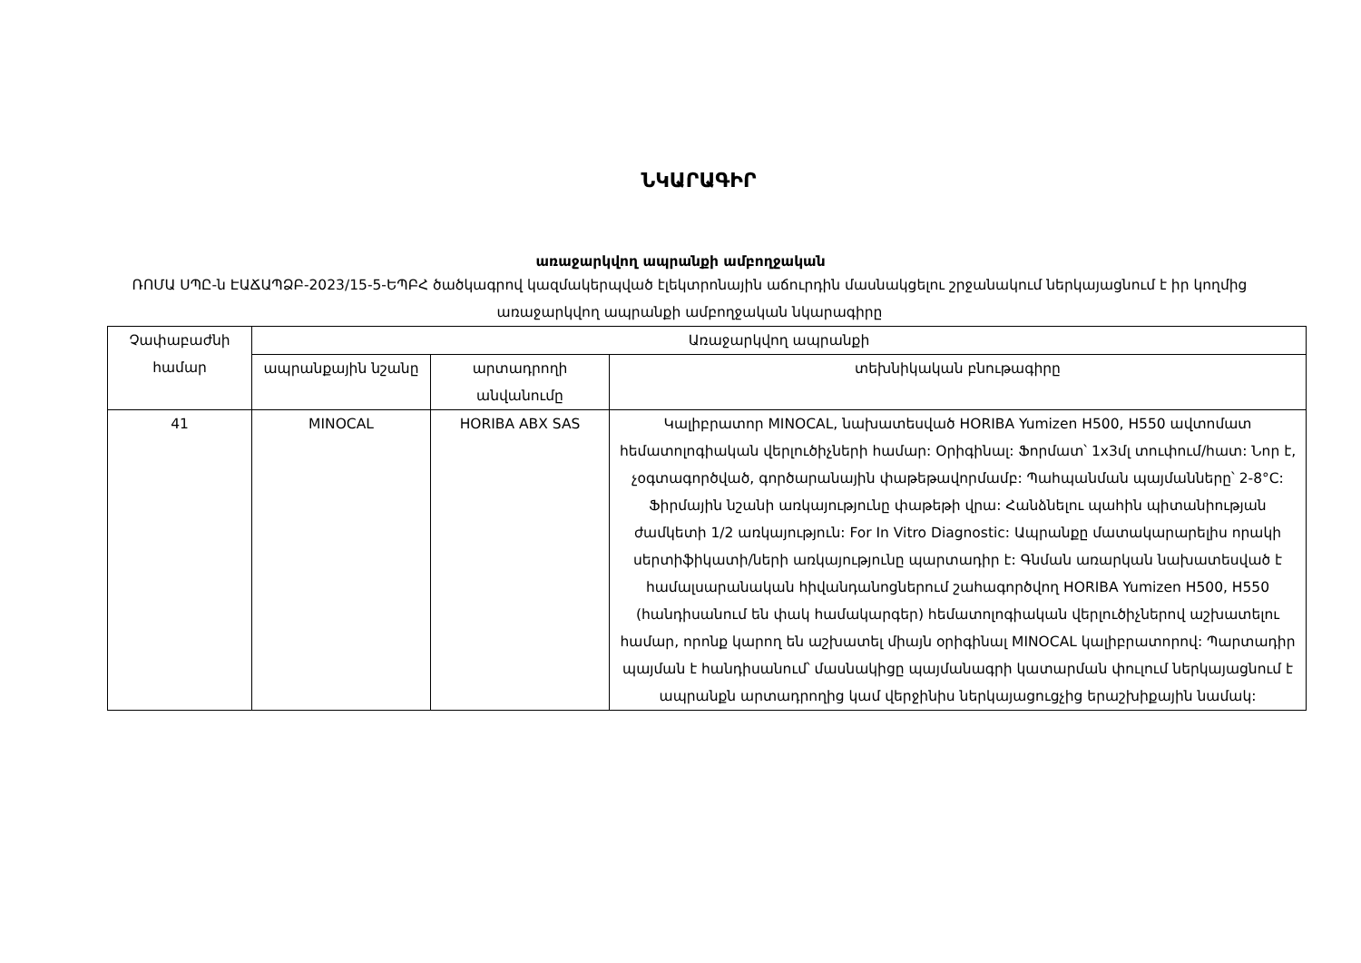ՆԿԱՐԱԳԻՐ
առաջարկվող ապրանքի ամբողջական
ՌՈՄԱ ՍՊԸ-ն ԷԱՃԱՊՁԲ-2023/15-5-ԵՊԲՀ ծածկագրով կազմակերպված էլեկտրոնային աճուրդին մասնակցելու շրջանակում ներկայացնում է իր կողմից առաջարկվող ապրանքի ամբողջական նկարագիրը
| Չափաբաժնի համար | Առաջարկվող ապրանքի | | |
| --- | --- | --- | --- |
| | ապրանքային նշանը | արտադրողի անվանումը | տեխնիկական բնութագիրը |
| 41 | MINOCAL | HORIBA ABX SAS | Կալիբրատոր MINOCAL, նախատեսված HORIBA Yumizen H500, H550 ավտոմատ հեմատոլոգիական վերլուծիչների համար: Օրիգինալ: Ֆորմատ՝ 1x3մլ տուփում/հատ: Նոր է, չօգտագործված, գործարանային փաթեթավորմամբ: Պահպանման պայմանները՝ 2-8°C: Ֆիրմային նշանի առկայությունը փաթեթի վրա: Հանձնելու պահին պիտանիության ժամկետի 1/2 առկայություն: For In Vitro Diagnostic: Ապրանքը մատակարարելիս որակի սերտիֆիկատի/ների առկայությունը պարտադիր է: Գնման առարկան նախատեսված է համալսարանական հիվանդանոցներում շահագործվող HORIBA Yumizen H500, H550 (հանդիսանում են փակ համակարգեր) հեմատոլոգիական վերլուծիչներով աշխատելու համար, որոնք կարող են աշխատել միայն օրիգինալ MINOCAL կալիբրատորով: Պարտադիր պայման է հանդիսանում՝ մասնակիցը պայմանագրի կատարման փուլում ներկայացնում է ապրանքն արտադրողից կամ վերջինիս ներկայացուցչից երաշխիքային նամակ: |